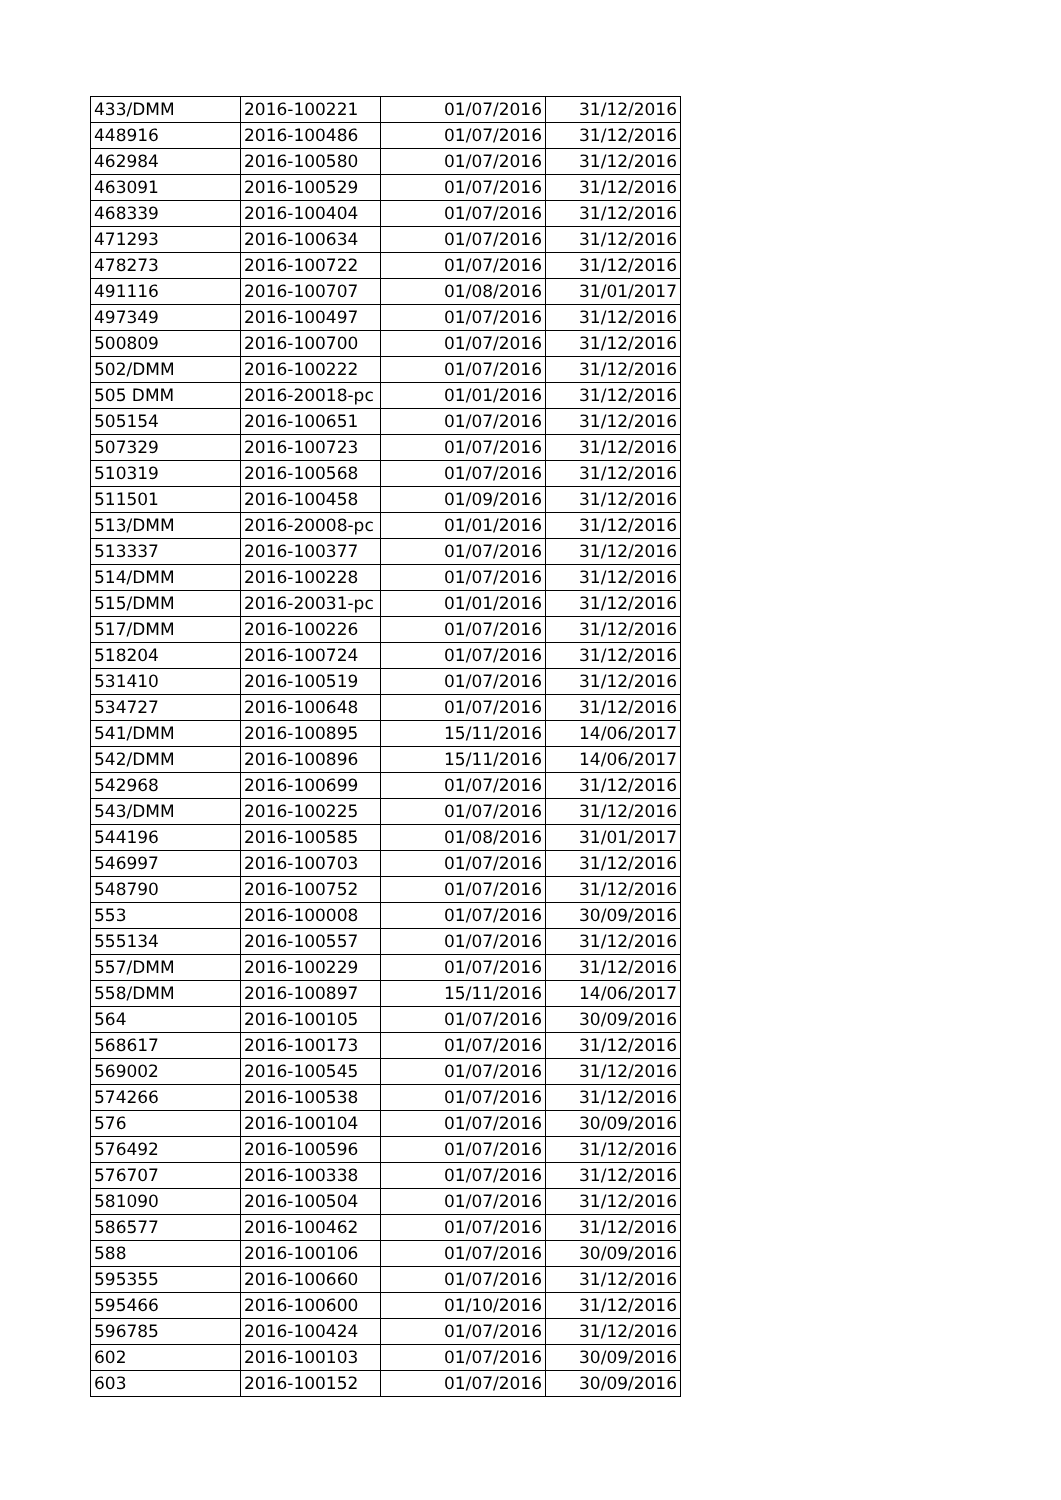| 433/DMM | 2016-100221 | 01/07/2016 | 31/12/2016 |
| 448916 | 2016-100486 | 01/07/2016 | 31/12/2016 |
| 462984 | 2016-100580 | 01/07/2016 | 31/12/2016 |
| 463091 | 2016-100529 | 01/07/2016 | 31/12/2016 |
| 468339 | 2016-100404 | 01/07/2016 | 31/12/2016 |
| 471293 | 2016-100634 | 01/07/2016 | 31/12/2016 |
| 478273 | 2016-100722 | 01/07/2016 | 31/12/2016 |
| 491116 | 2016-100707 | 01/08/2016 | 31/01/2017 |
| 497349 | 2016-100497 | 01/07/2016 | 31/12/2016 |
| 500809 | 2016-100700 | 01/07/2016 | 31/12/2016 |
| 502/DMM | 2016-100222 | 01/07/2016 | 31/12/2016 |
| 505 DMM | 2016-20018-pc | 01/01/2016 | 31/12/2016 |
| 505154 | 2016-100651 | 01/07/2016 | 31/12/2016 |
| 507329 | 2016-100723 | 01/07/2016 | 31/12/2016 |
| 510319 | 2016-100568 | 01/07/2016 | 31/12/2016 |
| 511501 | 2016-100458 | 01/09/2016 | 31/12/2016 |
| 513/DMM | 2016-20008-pc | 01/01/2016 | 31/12/2016 |
| 513337 | 2016-100377 | 01/07/2016 | 31/12/2016 |
| 514/DMM | 2016-100228 | 01/07/2016 | 31/12/2016 |
| 515/DMM | 2016-20031-pc | 01/01/2016 | 31/12/2016 |
| 517/DMM | 2016-100226 | 01/07/2016 | 31/12/2016 |
| 518204 | 2016-100724 | 01/07/2016 | 31/12/2016 |
| 531410 | 2016-100519 | 01/07/2016 | 31/12/2016 |
| 534727 | 2016-100648 | 01/07/2016 | 31/12/2016 |
| 541/DMM | 2016-100895 | 15/11/2016 | 14/06/2017 |
| 542/DMM | 2016-100896 | 15/11/2016 | 14/06/2017 |
| 542968 | 2016-100699 | 01/07/2016 | 31/12/2016 |
| 543/DMM | 2016-100225 | 01/07/2016 | 31/12/2016 |
| 544196 | 2016-100585 | 01/08/2016 | 31/01/2017 |
| 546997 | 2016-100703 | 01/07/2016 | 31/12/2016 |
| 548790 | 2016-100752 | 01/07/2016 | 31/12/2016 |
| 553 | 2016-100008 | 01/07/2016 | 30/09/2016 |
| 555134 | 2016-100557 | 01/07/2016 | 31/12/2016 |
| 557/DMM | 2016-100229 | 01/07/2016 | 31/12/2016 |
| 558/DMM | 2016-100897 | 15/11/2016 | 14/06/2017 |
| 564 | 2016-100105 | 01/07/2016 | 30/09/2016 |
| 568617 | 2016-100173 | 01/07/2016 | 31/12/2016 |
| 569002 | 2016-100545 | 01/07/2016 | 31/12/2016 |
| 574266 | 2016-100538 | 01/07/2016 | 31/12/2016 |
| 576 | 2016-100104 | 01/07/2016 | 30/09/2016 |
| 576492 | 2016-100596 | 01/07/2016 | 31/12/2016 |
| 576707 | 2016-100338 | 01/07/2016 | 31/12/2016 |
| 581090 | 2016-100504 | 01/07/2016 | 31/12/2016 |
| 586577 | 2016-100462 | 01/07/2016 | 31/12/2016 |
| 588 | 2016-100106 | 01/07/2016 | 30/09/2016 |
| 595355 | 2016-100660 | 01/07/2016 | 31/12/2016 |
| 595466 | 2016-100600 | 01/10/2016 | 31/12/2016 |
| 596785 | 2016-100424 | 01/07/2016 | 31/12/2016 |
| 602 | 2016-100103 | 01/07/2016 | 30/09/2016 |
| 603 | 2016-100152 | 01/07/2016 | 30/09/2016 |